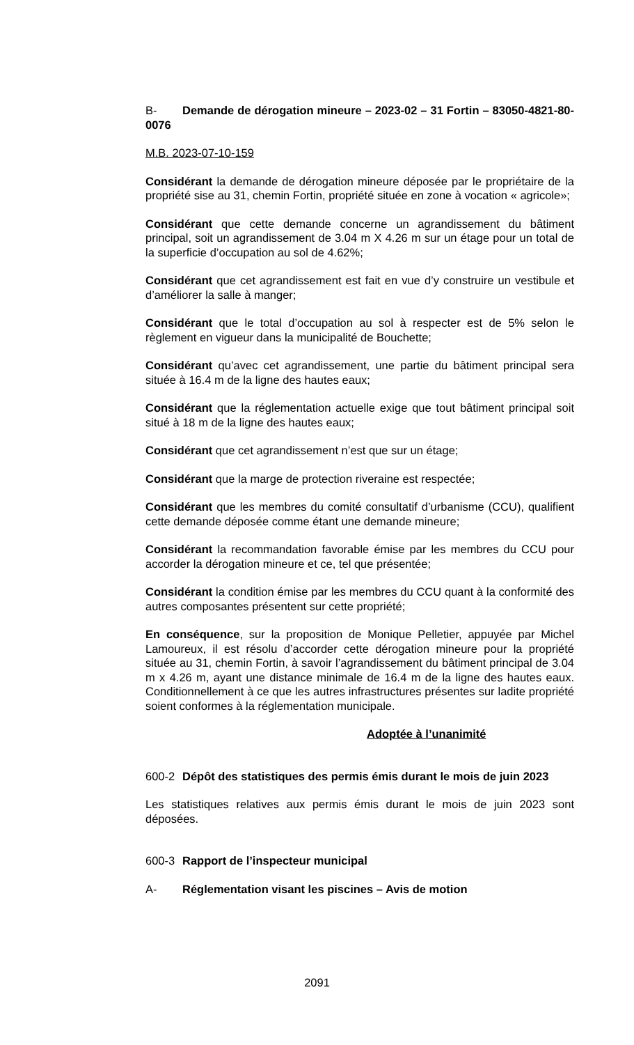B- Demande de dérogation mineure – 2023-02 – 31 Fortin – 83050-4821-80-0076
M.B. 2023-07-10-159
Considérant la demande de dérogation mineure déposée par le propriétaire de la propriété sise au 31, chemin Fortin, propriété située en zone à vocation « agricole»;
Considérant que cette demande concerne un agrandissement du bâtiment principal, soit un agrandissement de 3.04 m X 4.26 m sur un étage pour un total de la superficie d’occupation au sol de 4.62%;
Considérant que cet agrandissement est fait en vue d’y construire un vestibule et d’améliorer la salle à manger;
Considérant que le total d’occupation au sol à respecter est de 5% selon le règlement en vigueur dans la municipalité de Bouchette;
Considérant qu’avec cet agrandissement, une partie du bâtiment principal sera située à 16.4 m de la ligne des hautes eaux;
Considérant que la réglementation actuelle exige que tout bâtiment principal soit situé à 18 m de la ligne des hautes eaux;
Considérant que cet agrandissement n’est que sur un étage;
Considérant que la marge de protection riveraine est respectée;
Considérant que les membres du comité consultatif d’urbanisme (CCU), qualifient cette demande déposée comme étant une demande mineure;
Considérant la recommandation favorable émise par les membres du CCU pour accorder la dérogation mineure et ce, tel que présentée;
Considérant la condition émise par les membres du CCU quant à la conformité des autres composantes présentent sur cette propriété;
En conséquence, sur la proposition de Monique Pelletier, appuyée par Michel Lamoureux, il est résolu d’accorder cette dérogation mineure pour la propriété située au 31, chemin Fortin, à savoir l’agrandissement du bâtiment principal de 3.04 m x 4.26 m, ayant une distance minimale de 16.4 m de la ligne des hautes eaux. Conditionnellement à ce que les autres infrastructures présentes sur ladite propriété soient conformes à la réglementation municipale.
Adoptée à l’unanimité
600-2 Dépôt des statistiques des permis émis durant le mois de juin 2023
Les statistiques relatives aux permis émis durant le mois de juin 2023 sont déposées.
600-3 Rapport de l’inspecteur municipal
A- Réglementation visant les piscines – Avis de motion
2091